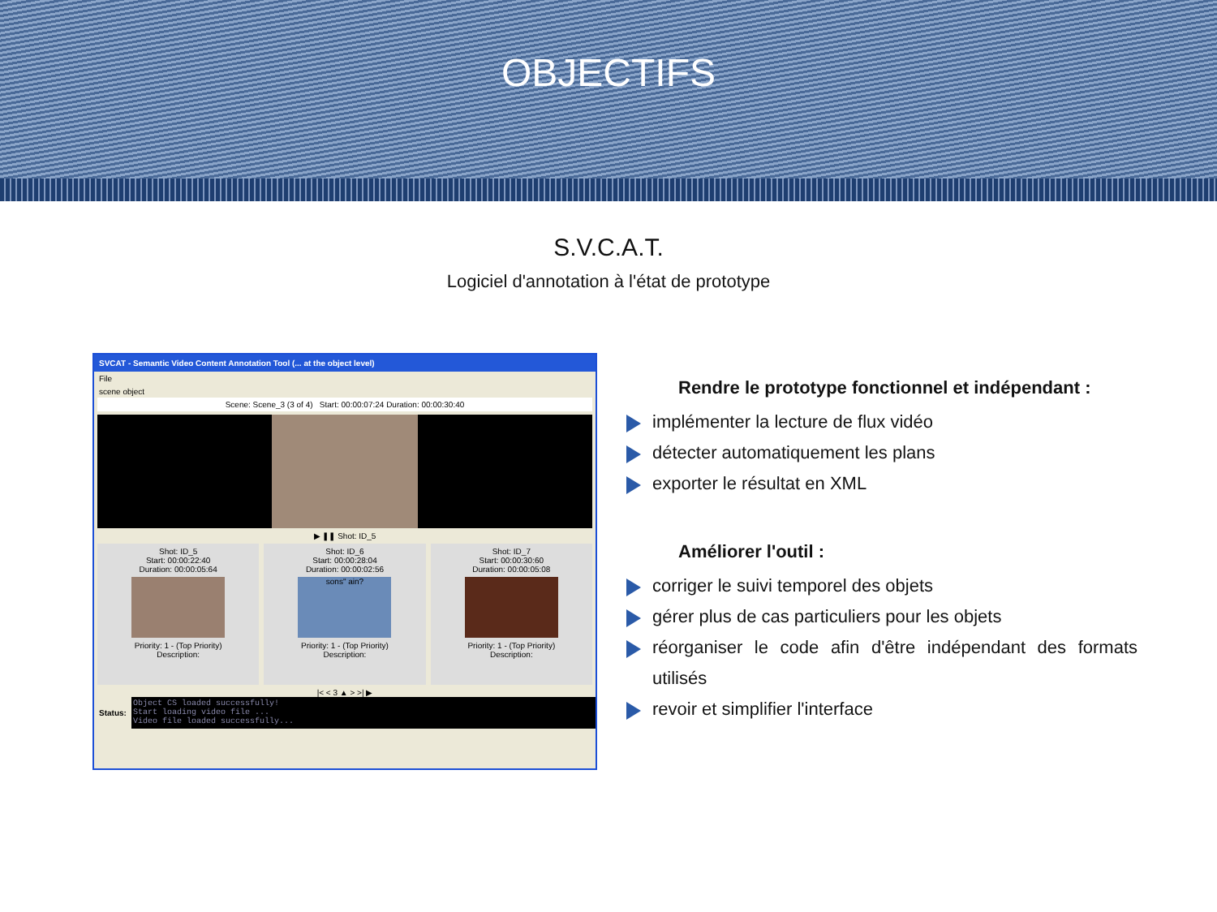OBJECTIFS
S.V.C.A.T.
Logiciel d'annotation à l'état de prototype
SVCAT - Semantic Video Content Annotation Tool (... at the object level)
File
scene object
Scene: Scene_3 (3 of 4) Start: 00:00:07:24 Duration: 00:00:30:40
▶ ❚❚ Shot: ID_5
Shot: ID_5
Start: 00:00:22:40
Duration: 00:00:05:64
Priority: 1 - (Top Priority)
Description:
Shot: ID_6
Start: 00:00:28:04
Duration: 00:00:02:56
sons" ain?
Priority: 1 - (Top Priority)
Description:
Shot: ID_7
Start: 00:00:30:60
Duration: 00:00:05:08
Priority: 1 - (Top Priority)
Description:
|< < 3 ▲ > >| ▶
Status:
Object CS loaded successfully!
Start loading video file ...
Video file loaded successfully...
Rendre le prototype fonctionnel et indépendant :
implémenter la lecture de flux vidéo
détecter automatiquement les plans
exporter le résultat en XML
Améliorer l'outil :
corriger le suivi temporel des objets
gérer plus de cas particuliers pour les objets
réorganiser le code afin d'être indépendant des formats utilisés
revoir et simplifier l'interface